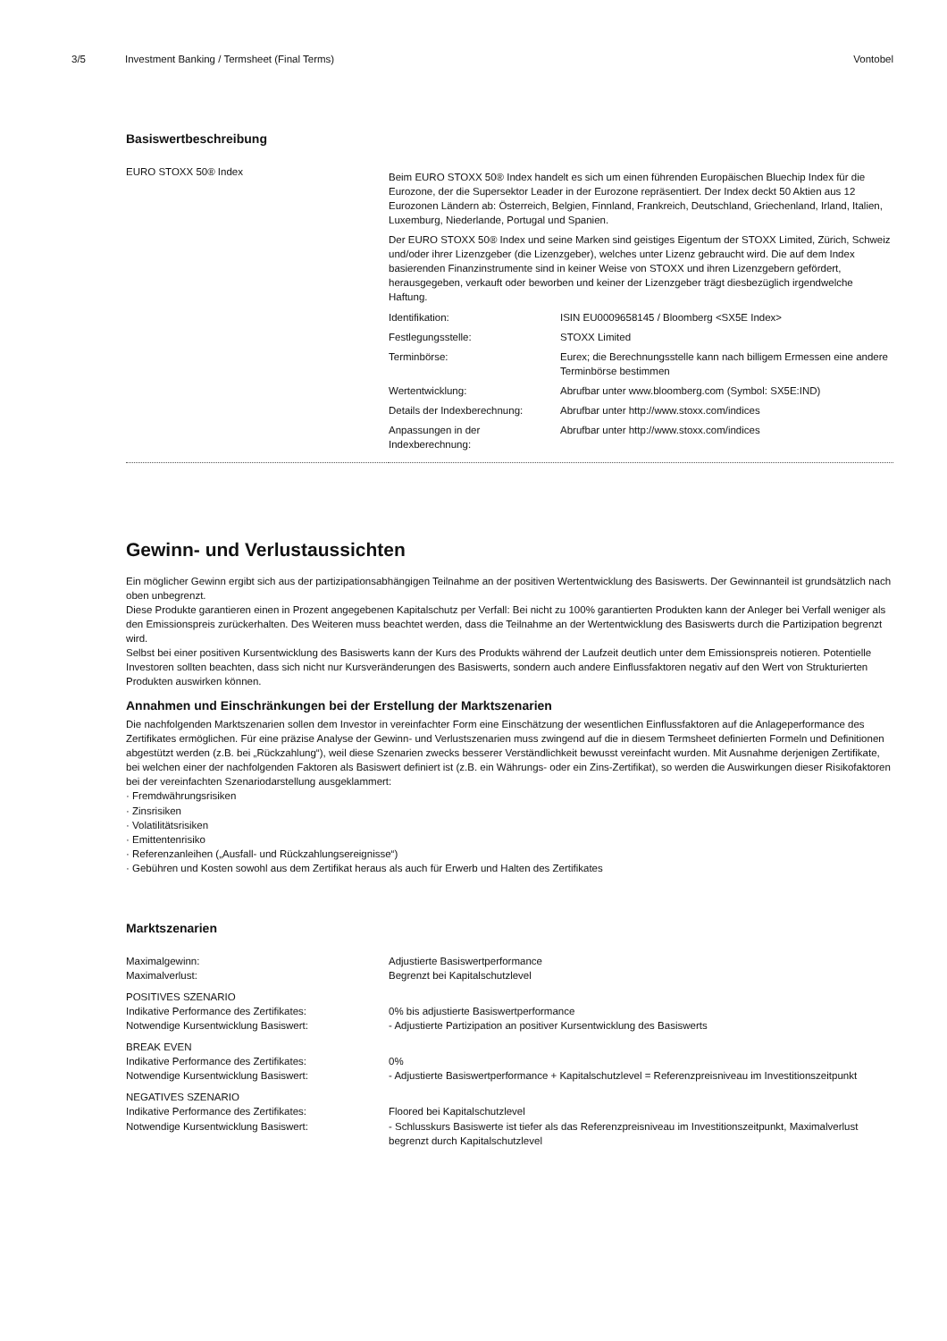3/5 Investment Banking / Termsheet (Final Terms)
Vontobel
Basiswertbeschreibung
| EURO STOXX 50® Index | Beim EURO STOXX 50® Index handelt es sich um einen führenden Europäischen Bluechip Index für die Eurozone, der die Supersektor Leader in der Eurozone repräsentiert. Der Index deckt 50 Aktien aus 12 Eurozonen Ländern ab: Österreich, Belgien, Finnland, Frankreich, Deutschland, Griechenland, Irland, Italien, Luxemburg, Niederlande, Portugal und Spanien. Der EURO STOXX 50® Index und seine Marken sind geistiges Eigentum der STOXX Limited, Zürich, Schweiz und/oder ihrer Lizenzgeber (die Lizenzgeber), welches unter Lizenz gebraucht wird. Die auf dem Index basierenden Finanzinstrumente sind in keiner Weise von STOXX und ihren Lizenzgebern gefördert, herausgegeben, verkauft oder beworben und keiner der Lizenzgeber trägt diesbezüglich irgendwelche Haftung. / Identifikation: / ISIN EU0009658145 / Bloomberg <SX5E Index> / / Festlegungsstelle: / STOXX Limited / / Terminbörse: / Eurex; die Berechnungsstelle kann nach billigem Ermessen eine andere Terminbörse bestimmen / / Wertentwicklung: / Abrufbar unter www.bloomberg.com (Symbol: SX5E:IND) / / Details der Indexberechnung: / Abrufbar unter http://www.stoxx.com/indices / / Anpassungen in der Indexberechnung: / Abrufbar unter http://www.stoxx.com/indices / |
Gewinn- und Verlustaussichten
Ein möglicher Gewinn ergibt sich aus der partizipationsabhängigen Teilnahme an der positiven Wertentwicklung des Basiswerts. Der Gewinnanteil ist grundsätzlich nach oben unbegrenzt.
Diese Produkte garantieren einen in Prozent angegebenen Kapitalschutz per Verfall: Bei nicht zu 100% garantierten Produkten kann der Anleger bei Verfall weniger als den Emissionspreis zurückerhalten. Des Weiteren muss beachtet werden, dass die Teilnahme an der Wertentwicklung des Basiswerts durch die Partizipation begrenzt wird.
Selbst bei einer positiven Kursentwicklung des Basiswerts kann der Kurs des Produkts während der Laufzeit deutlich unter dem Emissionspreis notieren. Potentielle Investoren sollten beachten, dass sich nicht nur Kursveränderungen des Basiswerts, sondern auch andere Einflussfaktoren negativ auf den Wert von Strukturierten Produkten auswirken können.
Annahmen und Einschränkungen bei der Erstellung der Marktszenarien
Die nachfolgenden Marktszenarien sollen dem Investor in vereinfachter Form eine Einschätzung der wesentlichen Einflussfaktoren auf die Anlageperformance des Zertifikates ermöglichen. Für eine präzise Analyse der Gewinn- und Verlustszenarien muss zwingend auf die in diesem Termsheet definierten Formeln und Definitionen abgestützt werden (z.B. bei „Rückzahlung“), weil diese Szenarien zwecks besserer Verständlichkeit bewusst vereinfacht wurden. Mit Ausnahme derjenigen Zertifikate, bei welchen einer der nachfolgenden Faktoren als Basiswert definiert ist (z.B. ein Währungs- oder ein Zins-Zertifikat), so werden die Auswirkungen dieser Risikofaktoren bei der vereinfachten Szenariodarstellung ausgeklammert:
· Fremdwährungsrisiken
· Zinsrisiken
· Volatilitätsrisiken
· Emittentenrisiko
· Referenzanleihen („Ausfall- und Rückzahlungsereignisse“)
· Gebühren und Kosten sowohl aus dem Zertifikat heraus als auch für Erwerb und Halten des Zertifikates
Marktszenarien
| Maximalgewinn: Maximalverlust: | Adjustierte Basiswertperformance Begrenzt bei Kapitalschutzlevel |
| POSITIVES SZENARIO Indikative Performance des Zertifikates: Notwendige Kursentwicklung Basiswert: | 0% bis adjustierte Basiswertperformance - Adjustierte Partizipation an positiver Kursentwicklung des Basiswerts |
| BREAK EVEN Indikative Performance des Zertifikates: Notwendige Kursentwicklung Basiswert: | 0% - Adjustierte Basiswertperformance + Kapitalschutzlevel = Referenzpreisniveau im Investitionszeitpunkt |
| NEGATIVES SZENARIO Indikative Performance des Zertifikates: Notwendige Kursentwicklung Basiswert: | Floored bei Kapitalschutzlevel - Schlusskurs Basiswerte ist tiefer als das Referenzpreisniveau im Investitionszeitpunkt, Maximalverlust begrenzt durch Kapitalschutzlevel |